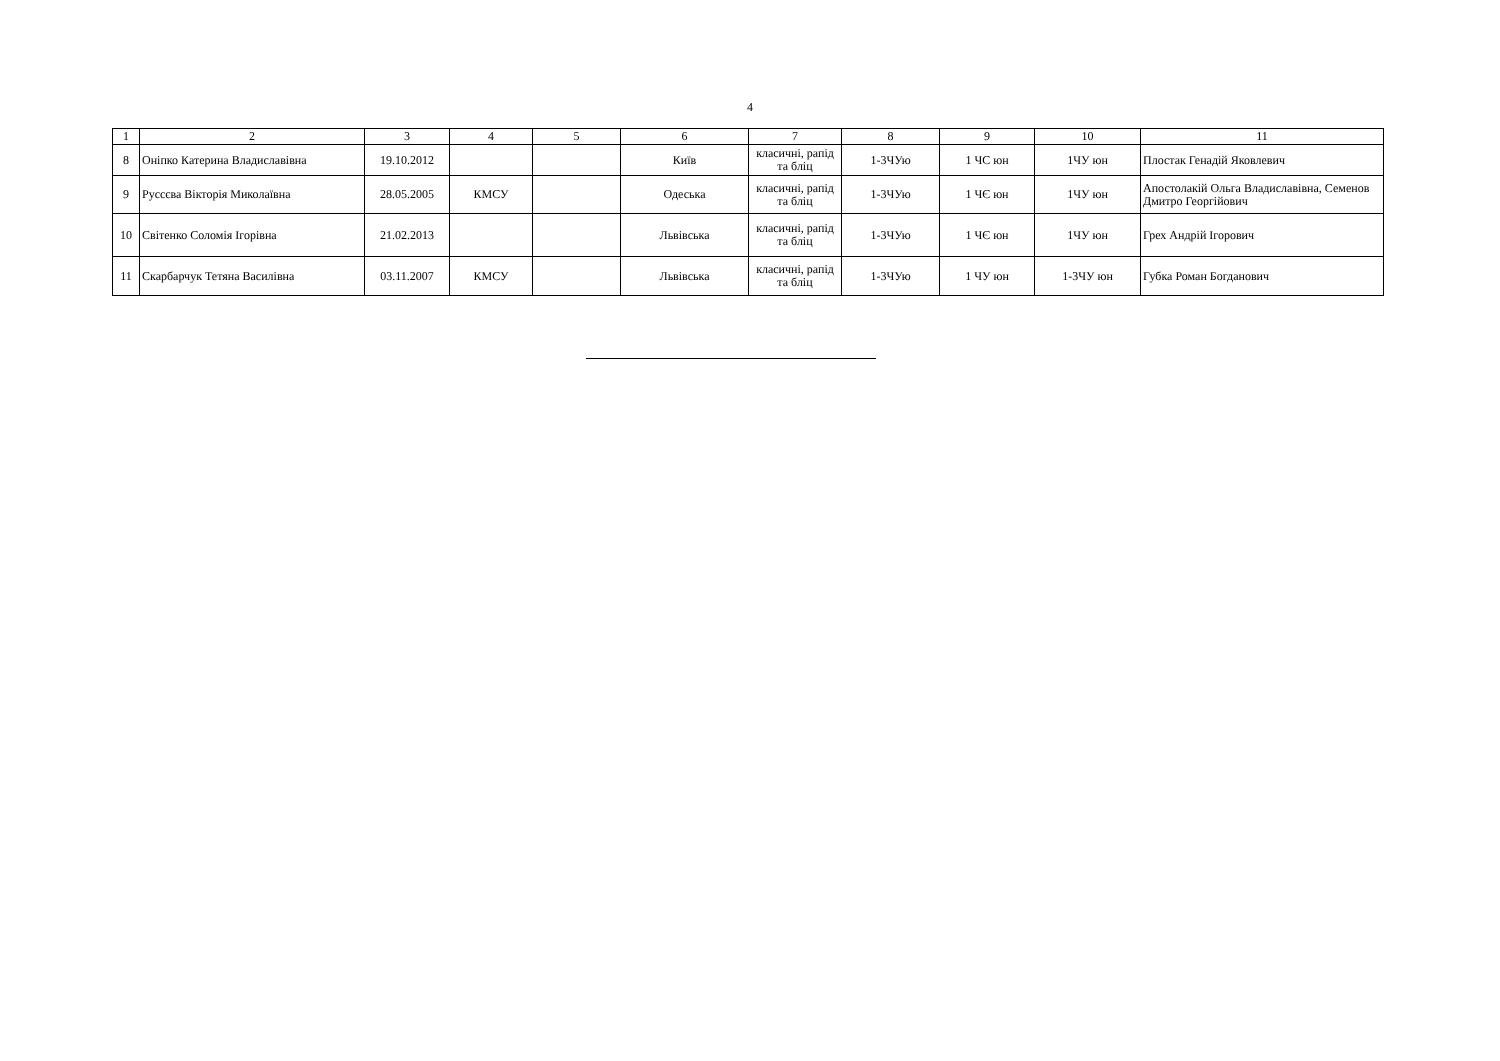4
| 1 | 2 | 3 | 4 | 5 | 6 | 7 | 8 | 9 | 10 | 11 |
| 8 | Оніпко Катерина Владиславівна | 19.10.2012 | | | Київ | класичні, рапід та бліц | 1-3ЧУю | 1 ЧС юн | 1ЧУ юн | Плостак Генадій Яковлевич |
| 9 | Руссєва Вікторія Миколаївна | 28.05.2005 | КМСУ | | Одеська | класичні, рапід та бліц | 1-3ЧУю | 1 ЧЄ юн | 1ЧУ юн | Апостолакій Ольга Владиславівна, Семенов Дмитро Георгійович |
| 10 | Світенко Соломія Ігорівна | 21.02.2013 | | | Львівська | класичні, рапід та бліц | 1-3ЧУю | 1 ЧЄ юн | 1ЧУ юн | Грех Андрій Ігорович |
| 11 | Скарбарчук Тетяна Василівна | 03.11.2007 | КМСУ | | Львівська | класичні, рапід та бліц | 1-3ЧУю | 1 ЧУ юн | 1-3ЧУ юн | Губка Роман Богданович |